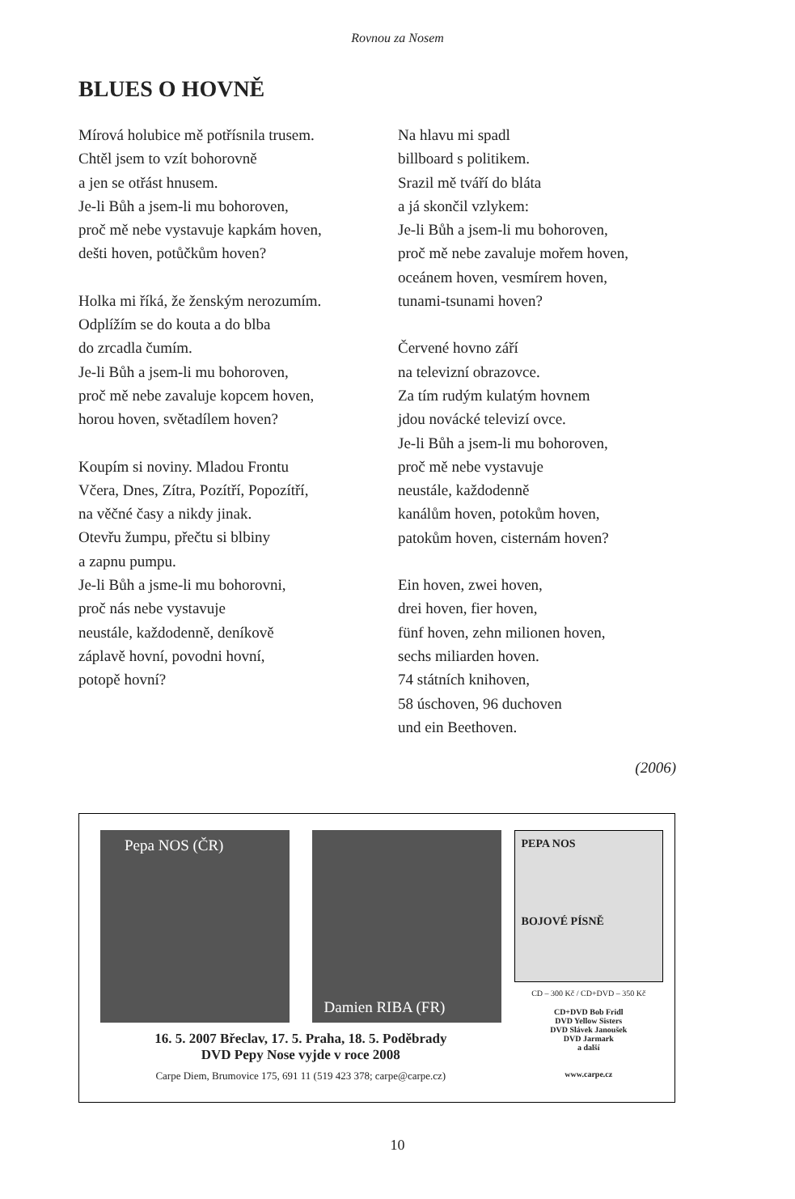Rovnou za Nosem
BLUES O HOVNĚ
Mírová holubice mě potřísnila trusem.
Chtěl jsem to vzít bohorovně
a jen se otřást hnusem.
Je-li Bůh a jsem-li mu bohoroven,
proč mě nebe vystavuje kapkám hoven,
dešti hoven, potůčkům hoven?
Holka mi říká, že ženským nerozumím.
Odplížím se do kouta a do blba
do zrcadla čumím.
Je-li Bůh a jsem-li mu bohoroven,
proč mě nebe zavaluje kopcem hoven,
horou hoven, světadílem hoven?
Koupím si noviny. Mladou Frontu
Včera, Dnes, Zítra, Pozítří, Popozítří,
na věčné časy a nikdy jinak.
Otevřu žumpu, přečtu si blbiny
a zapnu pumpu.
Je-li Bůh a jsme-li mu bohorovni,
proč nás nebe vystavuje
neustále, každodenně, deníkově
záplavě hovní, povodni hovní,
potopě hovní?
Na hlavu mi spadl
billboard s politikem.
Srazil mě tváří do bláta
a já skončil vzlykem:
Je-li Bůh a jsem-li mu bohoroven,
proč mě nebe zavaluje mořem hoven,
oceánem hoven, vesmírem hoven,
tunami-tsunami hoven?
Červené hovno září
na televizní obrazovce.
Za tím rudým kulatým hovnem
jdou novácké televizí ovce.
Je-li Bůh a jsem-li mu bohoroven,
proč mě nebe vystavuje
neustále, každodenně
kanálům hoven, potokům hoven,
patokům hoven, cisternám hoven?
Ein hoven, zwei hoven,
drei hoven, fier hoven,
fünf hoven, zehn milionen hoven,
sechs miliarden hoven.
74 státních knihoven,
58 úschoven, 96 duchoven
und ein Beethoven.
(2006)
Pepa NOS (ČR)
Damien RIBA (FR)
16. 5. 2007 Břeclav, 17. 5. Praha, 18. 5. Poděbrady
DVD Pepy Nose vyjde v roce 2008
Carpe Diem, Brumovice 175, 691 11 (519 423 378; carpe@carpe.cz)
PEPA NOS
BOJOVÉ PÍSNĚ
CD – 300 Kč / CD+DVD – 350 Kč
CD+DVD Bob Fridl
DVD Yellow Sisters
DVD Slávek Janoušek
DVD Jarmark
a další
www.carpe.cz
10